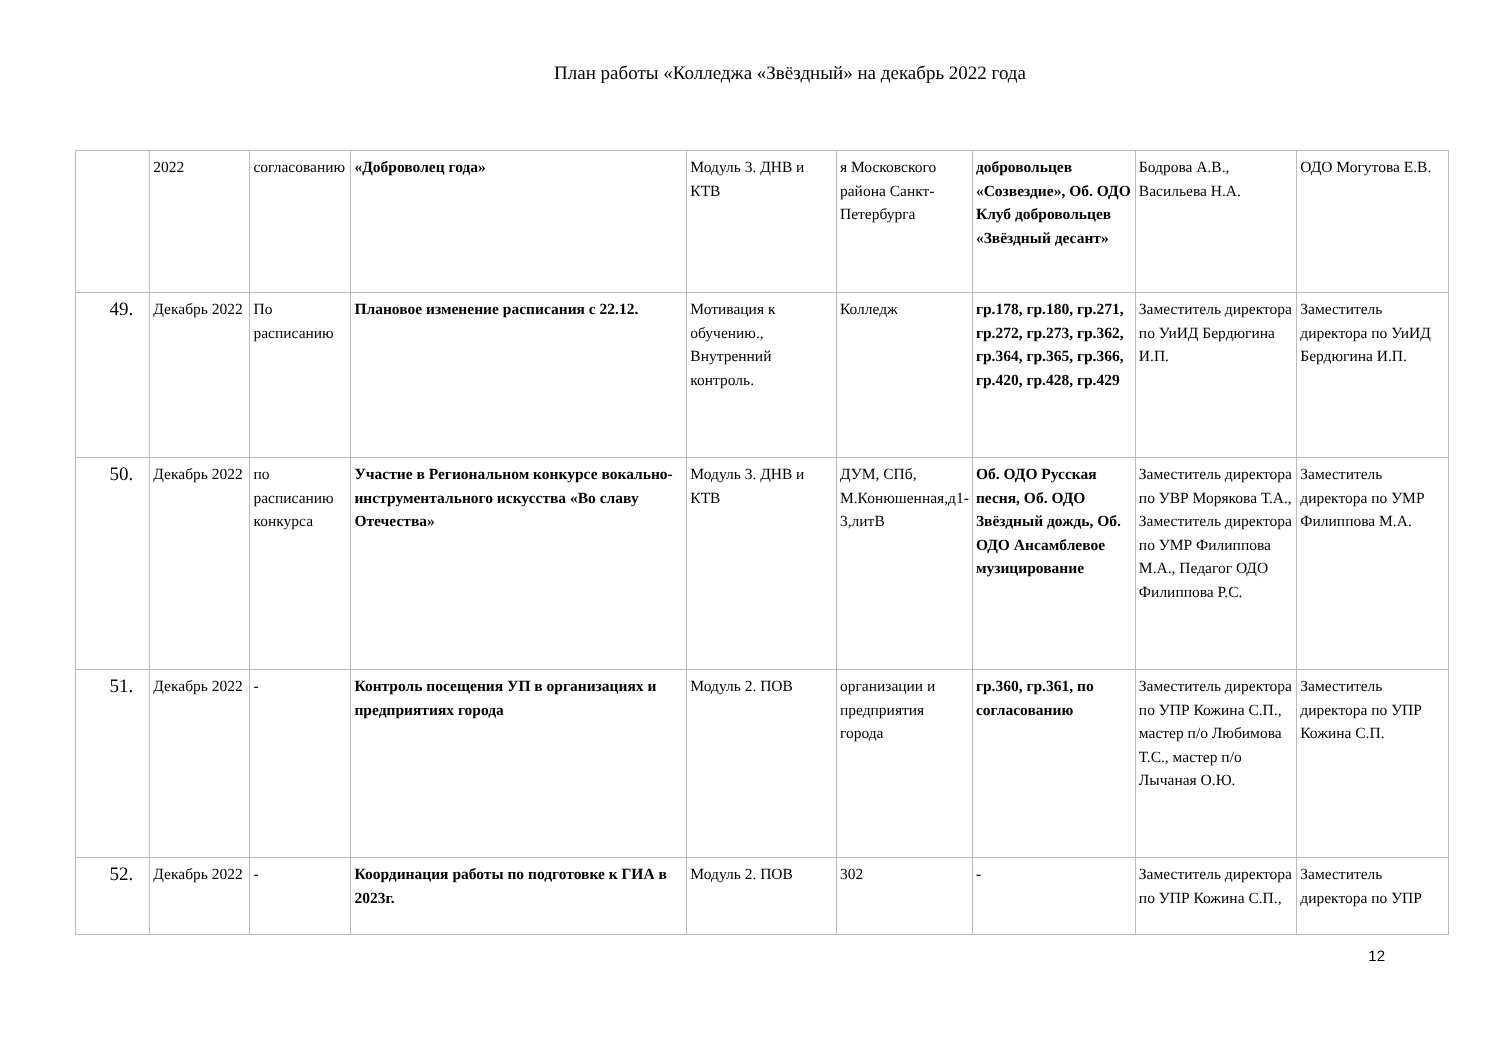План работы «Колледжа «Звёздный» на декабрь 2022 года
| | 2022 | согласованию | «Доброволец года» | Модуль 3. ДНВ и КТВ | я Московского района Санкт-Петербурга | добровольцев «Созвездие», Об. ОДО Клуб добровольцев «Звёздный десант» | Бодрова А.В., Васильева Н.А. | ОДО Могутова Е.В. |
| 49. | Декабрь 2022 | По расписанию | Плановое изменение расписания с 22.12. | Мотивация к обучению., Внутренний контроль. | Колледж | гр.178, гр.180, гр.271, гр.272, гр.273, гр.362, гр.364, гр.365, гр.366, гр.420, гр.428, гр.429 | Заместитель директора по УиИД Бердюгина И.П. | Заместитель директора по УиИД Бердюгина И.П. |
| 50. | Декабрь 2022 | по расписанию конкурса | Участие в Региональном конкурсе вокально-инструментального искусства «Во славу Отечества» | Модуль 3. ДНВ и КТВ | ДУМ, СПб, М.Конюшенная,д1-3,литВ | Об. ОДО Русская песня, Об. ОДО Звёздный дождь, Об. ОДО Ансамблевое музицирование | Заместитель директора по УВР Морякова Т.А., Заместитель директора по УМР Филиппова М.А., Педагог ОДО Филиппова Р.С. | Заместитель директора по УМР Филиппова М.А. |
| 51. | Декабрь 2022 | - | Контроль посещения УП в организациях и предприятиях города | Модуль 2. ПОВ | организации и предприятия города | гр.360, гр.361, по согласованию | Заместитель директора по УПР Кожина С.П., мастер п/о Любимова Т.С., мастер п/о Лычаная О.Ю. | Заместитель директора по УПР Кожина С.П. |
| 52. | Декабрь 2022 | - | Координация работы по подготовке к ГИА в 2023г. | Модуль 2. ПОВ | 302 | - | Заместитель директора по УПР Кожина С.П., | Заместитель директора по УПР |
12